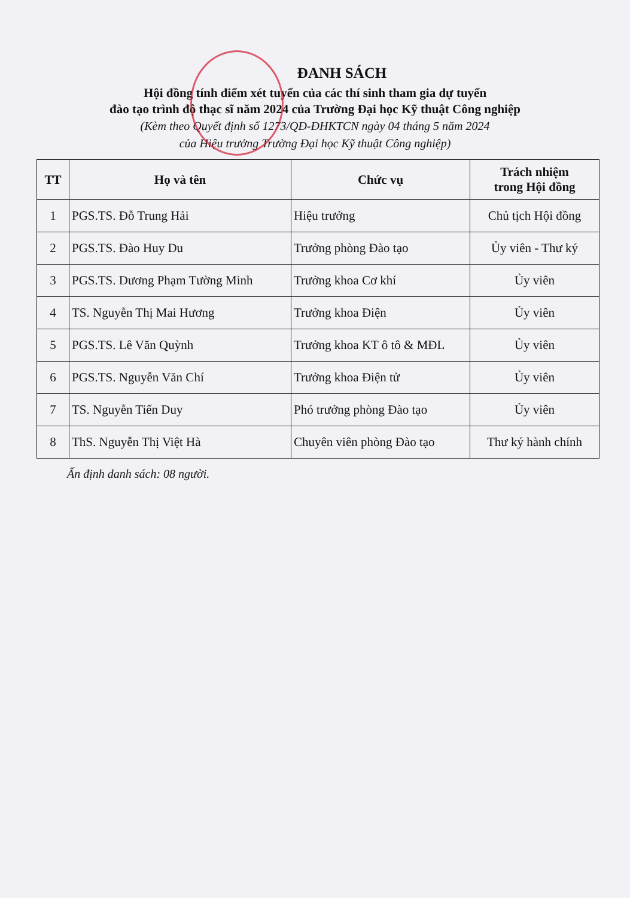ĐANH SÁCH
Hội đồng tính điểm xét tuyển của các thí sinh tham gia dự tuyển
đào tạo trình độ thạc sĩ năm 2024 của Trường Đại học Kỹ thuật Công nghiệp
(Kèm theo Quyết định số 1273/QĐ-ĐHKTCN ngày 04 tháng 5 năm 2024
của Hiệu trưởng Trường Đại học Kỹ thuật Công nghiệp)
| TT | Họ và tên | Chức vụ | Trách nhiệm trong Hội đồng |
| --- | --- | --- | --- |
| 1 | PGS.TS. Đỗ Trung Hải | Hiệu trưởng | Chủ tịch Hội đồng |
| 2 | PGS.TS. Đào Huy Du | Trưởng phòng Đào tạo | Ủy viên - Thư ký |
| 3 | PGS.TS. Dương Phạm Tường Minh | Trưởng khoa Cơ khí | Ủy viên |
| 4 | TS. Nguyễn Thị Mai Hương | Trưởng khoa Điện | Ủy viên |
| 5 | PGS.TS. Lê Văn Quỳnh | Trưởng khoa KT ô tô & MĐL | Ủy viên |
| 6 | PGS.TS. Nguyễn Văn Chí | Trưởng khoa Điện tử | Ủy viên |
| 7 | TS. Nguyễn Tiến Duy | Phó trưởng phòng Đào tạo | Ủy viên |
| 8 | ThS. Nguyễn Thị Việt Hà | Chuyên viên phòng Đào tạo | Thư ký hành chính |
Ấn định danh sách: 08 người.